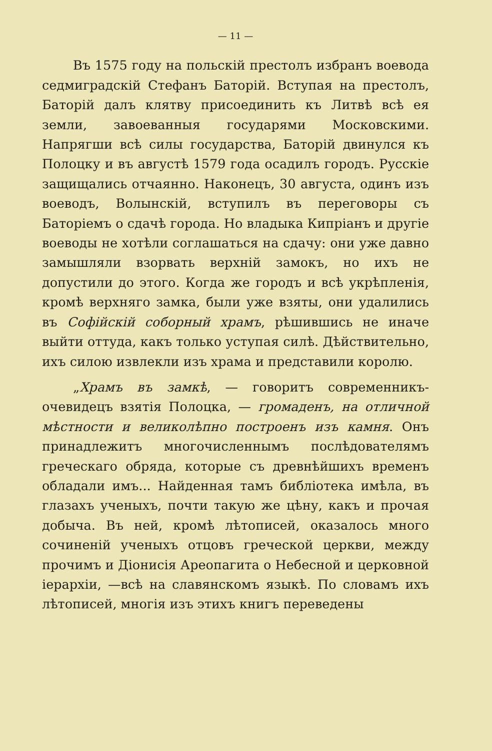— 11 —
Въ 1575 году на польскій престолъ избранъ воевода седмиградскій Стефанъ Баторій. Вступая на престолъ, Баторій далъ клятву присоединить къ Литвѣ всѣ ея земли, завоеванныя государями Московскими. Напрягши всѣ силы государства, Баторій двинулся къ Полоцку и въ августѣ 1579 года осадилъ городъ. Русскіе защищались отчаянно. Наконецъ, 30 августа, одинъ изъ воеводъ, Волынскій, вступилъ въ переговоры съ Баторіемъ о сдачѣ города. Но владыка Кипріанъ и другіе воеводы не хотѣли соглашаться на сдачу: они уже давно замышляли взорвать верхній замокъ, но ихъ не допустили до этого. Когда же городъ и всѣ укрѣпленія, кромѣ верхняго замка, были уже взяты, они удалились въ Софійскій соборный храмъ, рѣшившись не иначе выйти оттуда, какъ только уступая силѣ. Дѣйствительно, ихъ силою извлекли изъ храма и представили королю.
„Храмъ въ замкѣ, — говоритъ современникъ-очевидецъ взятія Полоцка, — громаденъ, на отличной мѣстности и великолѣпно построенъ изъ камня. Онъ принадлежитъ многочисленнымъ послѣдователямъ греческаго обряда, которые съ древнѣйшихъ временъ обладали имъ... Найденная тамъ библіотека имѣла, въ глазахъ ученыхъ, почти такую же цѣну, какъ и прочая добыча. Въ ней, кромѣ лѣтописей, оказалось много сочиненій ученыхъ отцовъ греческой церкви, между прочимъ и Діонисія Ареопагита о Небесной и церковной іерархіи, —всѣ на славянскомъ языкѣ. По словамъ ихъ лѣтописей, многія изъ этихъ книгъ переведены